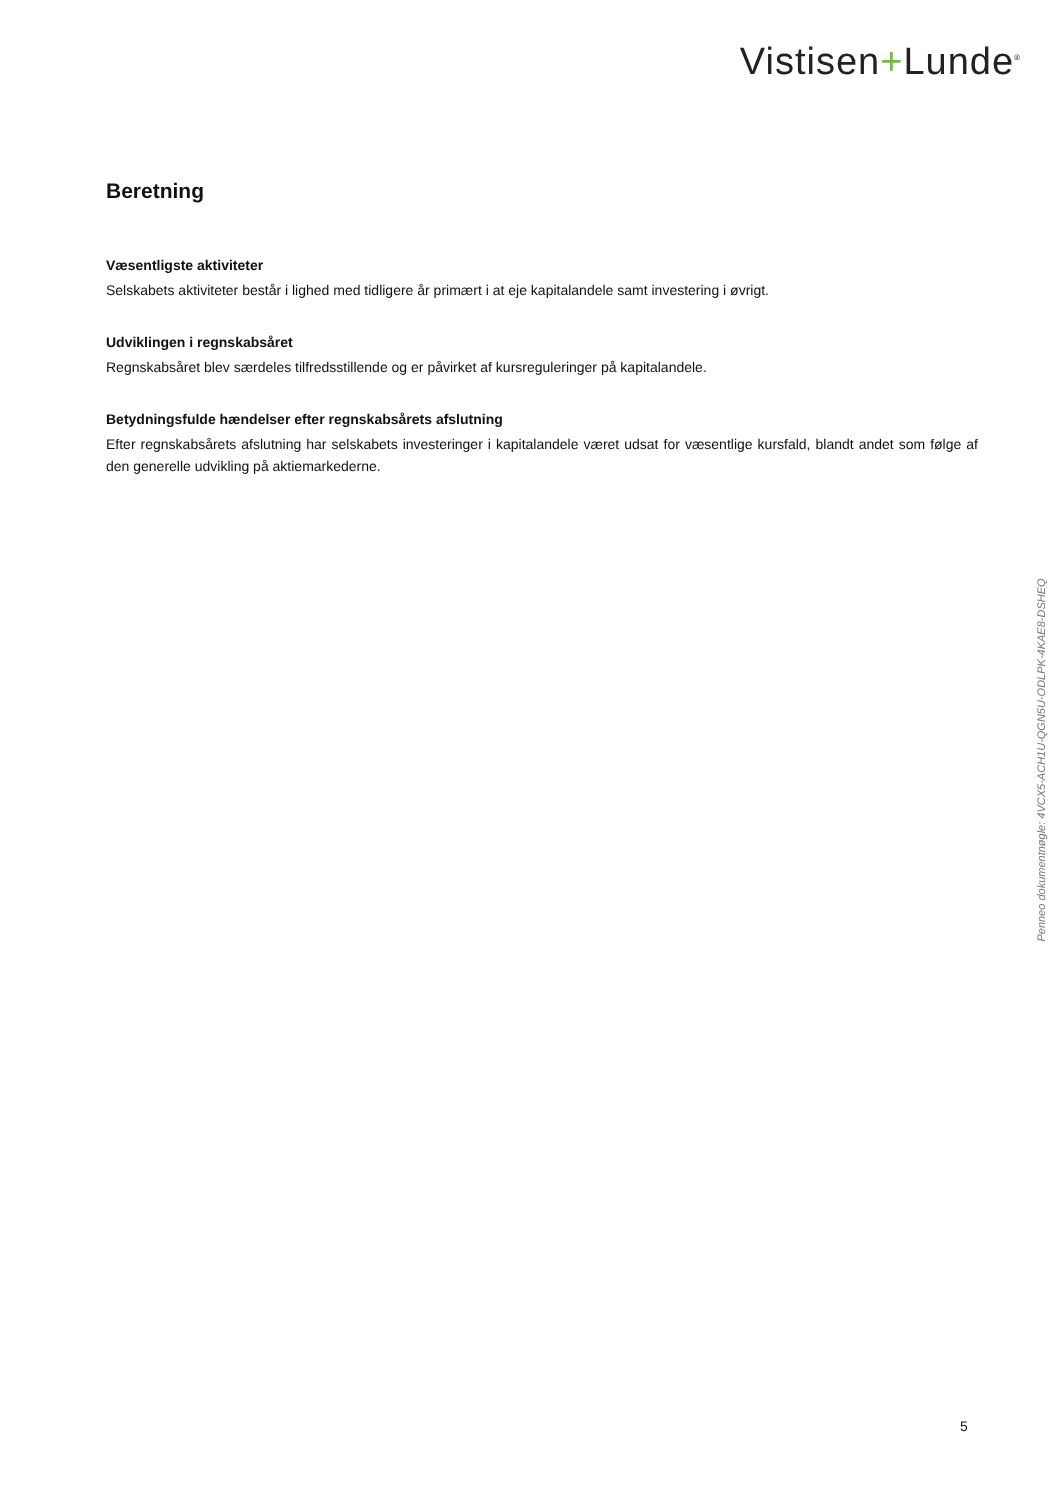Vistisen+Lunde<sup>®</sup>
Beretning
Væsentligste aktiviteter
Selskabets aktiviteter består i lighed med tidligere år primært i at eje kapitalandele samt investering i øvrigt.
Udviklingen i regnskabsåret
Regnskabsåret blev særdeles tilfredsstillende og er påvirket af kursreguleringer på kapitalandele.
Betydningsfulde hændelser efter regnskabsårets afslutning
Efter regnskabsårets afslutning har selskabets investeringer i kapitalandele været udsat for væsentlige kursfald, blandt andet som følge af den generelle udvikling på aktiemarkederne.
Penneo dokumentnøgle: 4VCX5-ACH1U-QGN5U-ODLPK-4KAE8-DSHEQ
5